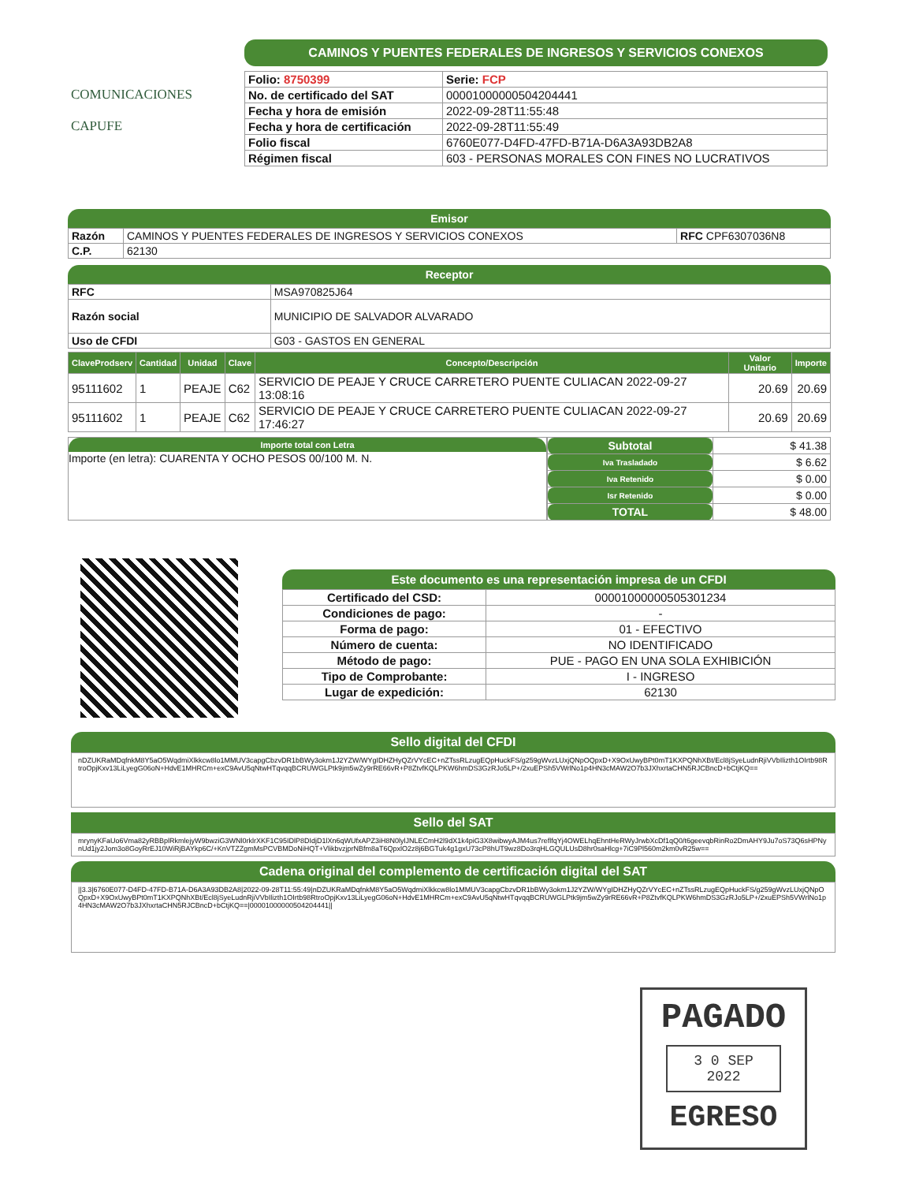COMUNICACIONES
CAPUFE
CAMINOS Y PUENTES FEDERALES DE INGRESOS Y SERVICIOS CONEXOS
| Folio: 8750399 | Serie: FCP |
| No. de certificado del SAT | 00001000000504204441 |
| Fecha y hora de emisión | 2022-09-28T11:55:48 |
| Fecha y hora de certificación | 2022-09-28T11:55:49 |
| Folio fiscal | 6760E077-D4FD-47FD-B71A-D6A3A93DB2A8 |
| Régimen fiscal | 603 - PERSONAS MORALES CON FINES NO LUCRATIVOS |
Emisor
| Razón | CAMINOS Y PUENTES FEDERALES DE INGRESOS Y SERVICIOS CONEXOS | RFC CPF6307036N8 |
| C.P. | 62130 | |
Receptor
| RFC | MSA970825J64 |
| Razón social | MUNICIPIO DE SALVADOR ALVARADO |
| Uso de CFDI | G03 - GASTOS EN GENERAL |
| ClaveProdserv | Cantidad | Unidad | Clave | Concepto/Descripción | Valor Unitario | Importe |
| --- | --- | --- | --- | --- | --- | --- |
| 95111602 | 1 | PEAJE | C62 | SERVICIO DE PEAJE Y CRUCE CARRETERO PUENTE CULIACAN 2022-09-27 13:08:16 | 20.69 | 20.69 |
| 95111602 | 1 | PEAJE | C62 | SERVICIO DE PEAJE Y CRUCE CARRETERO PUENTE CULIACAN 2022-09-27 17:46:27 | 20.69 | 20.69 |
Importe total con Letra
Importe (en letra): CUARENTA Y OCHO PESOS 00/100 M. N.
| Subtotal | $ 41.38 |
| Iva Trasladado | $ 6.62 |
| Iva Retenido | $ 0.00 |
| Isr Retenido | $ 0.00 |
| TOTAL | $ 48.00 |
Este documento es una representación impresa de un CFDI
| Certificado del CSD: | 00001000000505301234 |
| Condiciones de pago: | - |
| Forma de pago: | 01 - EFECTIVO |
| Número de cuenta: | NO IDENTIFICADO |
| Método de pago: | PUE - PAGO EN UNA SOLA EXHIBICIÓN |
| Tipo de Comprobante: | I - INGRESO |
| Lugar de expedición: | 62130 |
Sello digital del CFDI
nDZUKRaMDqfnkM8Y5aO5WqdmiXlkkcw8lo1MMUV3capgCbzvDR1bBWy3okm1J2YZW/WYgIDHZHyQZrVYcEC+nZTssRLzugEQpHuckFS/g259gWvzLUxjQNpOQpxD+X9OxUwyBPt0mT1KXPQNhXBt/Ecl8jSyeLudnRjiVVbIlizth1OIrtb98RtroOpjKxv13LiLyegG06oN+HdvE1MHRCm+exC9AvU5qNtwHTqvqqBCRUWGLPtk9jm5wZy9rRE66vR+P8ZtvfKQLPKW6hmDS3GzRJo5LP+/2xuEPSh5VWrlNo1p4HN3cMAW2O7b3JXhxrtaCHN5RJCBncD+bCtjKQ==
Sello del SAT
mrynyKFaUo6Vma82yRBBplRkmlejyW9bwziG3WNl0rklrXKF1C95IDlP8DIdjD1lXn6qWUfxAPZ3iH8N0lylJNLECmH2l9dX1k4piG3X8wibwyAJM4us7reflfqYj4OWELhqEhntHeRWyJrwbXcDf1qQ0/t6geevqbRinRo2DmAHY9Ju7oS73Q6sHPNynUd1jy2Jom3o8GoyRrEJ10WiRjBAYkp6C/+KnVTZZgmMsPCVBMDoNiHQT+VlikbvzjprNBfm8aT6QpxlO2z8j6BGTuk4g1gxU73cP8hUT9wz8Do3rqHLGQULUsD8hr0saHlcg+7iC9Pl560m2km0vR25w==
Cadena original del complemento de certificación digital del SAT
||3.3|6760E077-D4FD-47FD-B71A-D6A3A93DB2A8|2022-09-28T11:55:49|nDZUKRaMDqfnkM8Y5aO5WqdmiXlkkcw8lo1MMUV3capgCbzvDR1bBWy3okm1J2YZW/WYgIDHZHyQZrVYcEC+nZTssRLzugEQpHuckFS/g259gWvzLUxjQNpOQpxD+X9OxUwyBPt0mT1KXPQNhXBt/Ecl8jSyeLudnRjiVVbIlizth1OIrtb98RtroOpjKxv13LiLyegG06oN+HdvE1MHRCm+exC9AvU5qNtwHTqvqqBCRUWGLPtk9jm5wZy9rRE66vR+P8ZtvfKQLPKW6hmDS3GzRJo5LP+/2xuEPSh5VWrlNo1p4HN3cMAW2O7b3JXhxrtaCHN5RJCBncD+bCtjKQ==|00001000000504204441||
PAGADO
3 0 SEP 2022
EGRESO